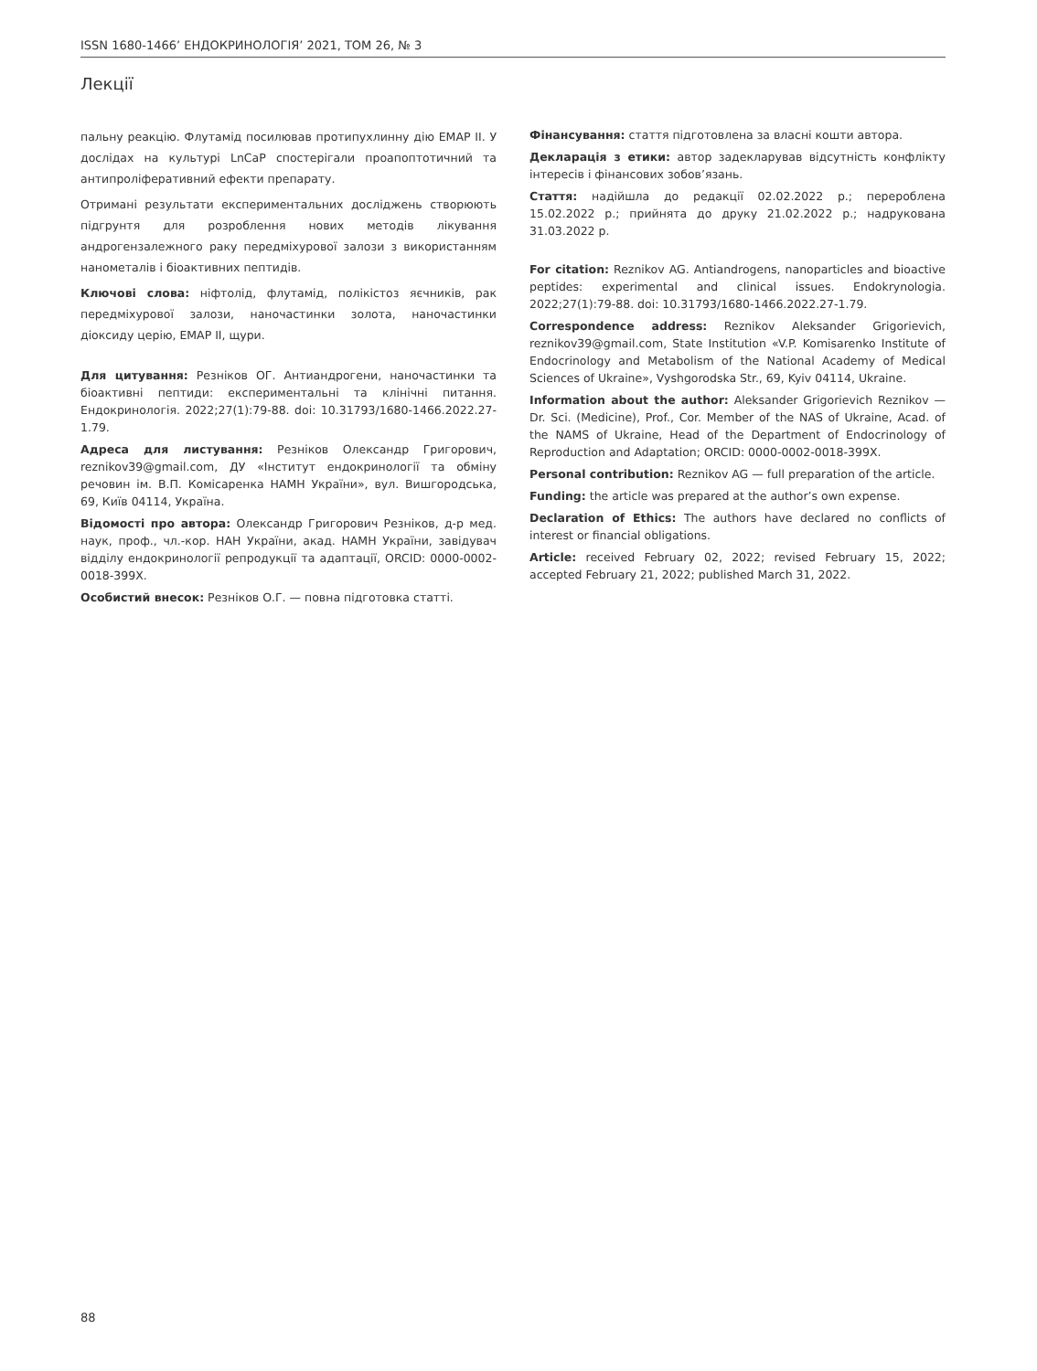ISSN 1680-1466’ ЕНДОКРИНОЛОГІЯ’ 2021, ТОМ 26, № 3
Лекції
пальну реакцію. Флутамід посилював протипухлинну дію EMAP II. У дослідах на культурі LnCaP спостерігали проапоптотичний та антипроліферативний ефекти препарату.
Отримані результати експериментальних досліджень створюють підгрунтя для розроблення нових методів лікування андрогензалежного раку передміхурової залози з використанням нанометалів і біоактивних пептидів.
Ключові слова: ніфтолід, флутамід, полікістоз яєчників, рак передміхурової залози, наночастинки золота, наночастинки діоксиду церію, EMAP II, щури.
Для цитування: Резніков ОГ. Антиандрогени, наночастинки та біоактивні пептиди: експериментальні та клінічні питання. Ендокринологія. 2022;27(1):79-88. doi: 10.31793/1680-1466.2022.27-1.79.
Адреса для листування: Резніков Олександр Григорович, reznikov39@gmail.com, ДУ «Інститут ендокринології та обміну речовин ім. В.П. Комісаренка НАМН України», вул. Вишгородська, 69, Київ 04114, Україна.
Відомості про автора: Олександр Григорович Резніков, д-р мед. наук, проф., чл.-кор. НАН України, акад. НАМН України, завідувач відділу ендокринології репродукції та адаптації, ORCID: 0000-0002-0018-399X.
Особистий внесок: Резніков О.Г. — повна підготовка статті.
Фінансування: стаття підготовлена за власні кошти автора.
Декларація з етики: автор задекларував відсутність конфлікту інтересів і фінансових зобов’язань.
Стаття: надійшла до редакції 02.02.2022 р.; перероблена 15.02.2022 р.; прийнята до друку 21.02.2022 р.; надрукована 31.03.2022 р.
For citation: Reznikov AG. Antiandrogens, nanoparticles and bioactive peptides: experimental and clinical issues. Endokrynologia. 2022;27(1):79-88. doi: 10.31793/1680-1466.2022.27-1.79.
Correspondence address: Reznikov Aleksander Grigorievich, reznikov39@gmail.com, State Institution «V.P. Komisarenko Institute of Endocrinology and Metabolism of the National Academy of Medical Sciences of Ukraine», Vyshgorodska Str., 69, Kyiv 04114, Ukraine.
Information about the author: Aleksander Grigorievich Reznikov — Dr. Sci. (Medicine), Prof., Cor. Member of the NAS of Ukraine, Acad. of the NAMS of Ukraine, Head of the Department of Endocrinology of Reproduction and Adaptation; ORCID: 0000-0002-0018-399X.
Personal contribution: Reznikov AG — full preparation of the article.
Funding: the article was prepared at the author’s own expense.
Declaration of Ethics: The authors have declared no conflicts of interest or financial obligations.
Article: received February 02, 2022; revised February 15, 2022; accepted February 21, 2022; published March 31, 2022.
88